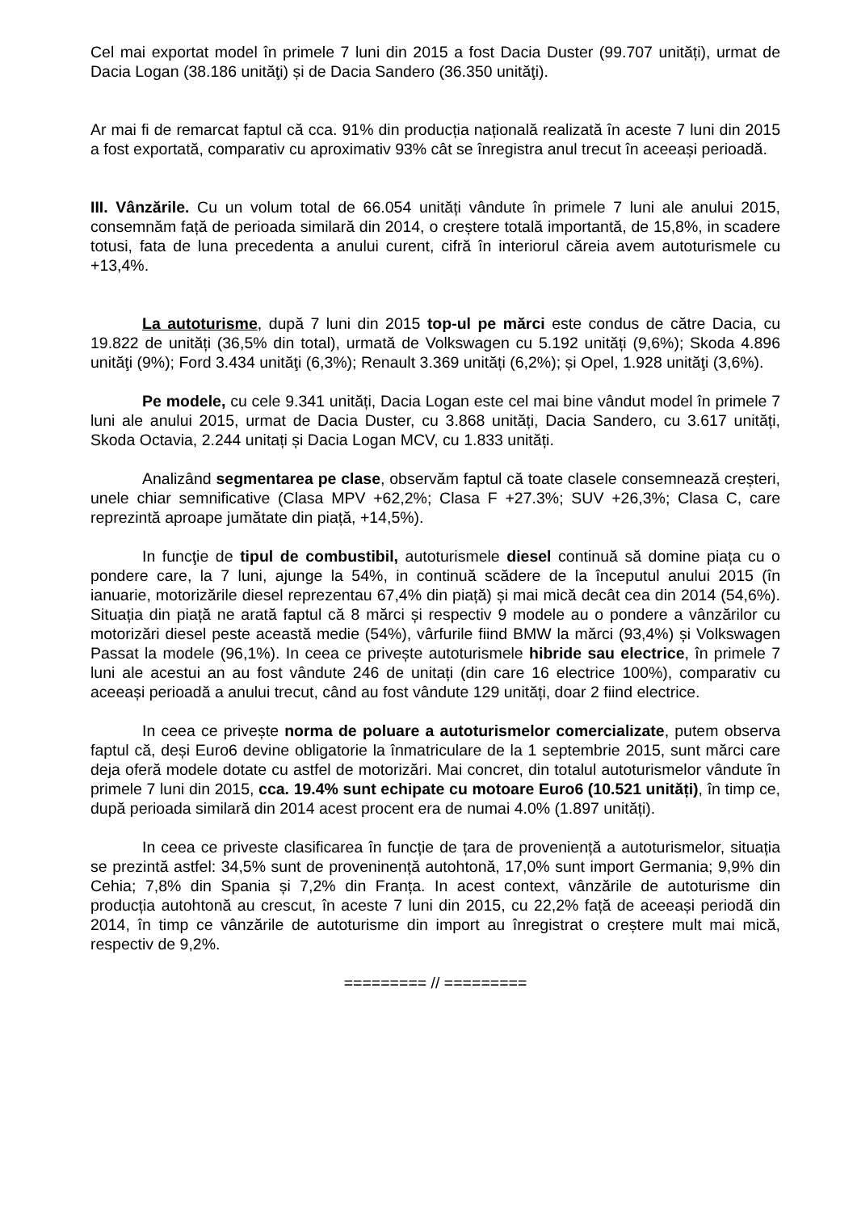Cel mai exportat model în primele 7 luni din 2015 a fost Dacia Duster (99.707 unități), urmat de Dacia Logan (38.186 unităţi) și de Dacia Sandero (36.350 unităţi).
Ar mai fi de remarcat faptul că cca. 91% din producția națională realizată în aceste 7 luni din 2015 a fost exportată, comparativ cu aproximativ 93% cât se înregistra anul trecut în aceeași perioadă.
III. Vânzările. Cu un volum total de 66.054 unități vândute în primele 7 luni ale anului 2015, consemnăm față de perioada similară din 2014, o creștere totală importantă, de 15,8%, in scadere totusi, fata de luna precedenta a anului curent, cifră în interiorul căreia avem autoturismele cu +13,4%.
La autoturisme, după 7 luni din 2015 top-ul pe mărci este condus de către Dacia, cu 19.822 de unități (36,5% din total), urmată de Volkswagen cu 5.192 unități (9,6%); Skoda 4.896 unităţi (9%); Ford 3.434 unităţi (6,3%); Renault 3.369 unități (6,2%); și Opel, 1.928 unităţi (3,6%).
Pe modele, cu cele 9.341 unități, Dacia Logan este cel mai bine vândut model în primele 7 luni ale anului 2015, urmat de Dacia Duster, cu 3.868 unități, Dacia Sandero, cu 3.617 unități, Skoda Octavia, 2.244 unitați și Dacia Logan MCV, cu 1.833 unități.
Analizând segmentarea pe clase, observăm faptul că toate clasele consemnează creșteri, unele chiar semnificative (Clasa MPV +62,2%; Clasa F +27.3%; SUV +26,3%; Clasa C, care reprezintă aproape jumătate din piață, +14,5%).
In funcţie de tipul de combustibil, autoturismele diesel continuă să domine piața cu o pondere care, la 7 luni, ajunge la 54%, in continuă scădere de la începutul anului 2015 (în ianuarie, motorizările diesel reprezentau 67,4% din piață) și mai mică decât cea din 2014 (54,6%). Situația din piață ne arată faptul că 8 mărci și respectiv 9 modele au o pondere a vânzărilor cu motorizări diesel peste această medie (54%), vârfurile fiind BMW la mărci (93,4%) și Volkswagen Passat la modele (96,1%). In ceea ce privește autoturismele hibride sau electrice, în primele 7 luni ale acestui an au fost vândute 246 de unitați (din care 16 electrice 100%), comparativ cu aceeași perioadă a anului trecut, când au fost vândute 129 unități, doar 2 fiind electrice.
In ceea ce privește norma de poluare a autoturismelor comercializate, putem observa faptul că, deși Euro6 devine obligatorie la înmatriculare de la 1 septembrie 2015, sunt mărci care deja oferă modele dotate cu astfel de motorizări. Mai concret, din totalul autoturismelor vândute în primele 7 luni din 2015, cca. 19.4% sunt echipate cu motoare Euro6 (10.521 unități), în timp ce, după perioada similară din 2014 acest procent era de numai 4.0% (1.897 unități).
In ceea ce priveste clasificarea în funcție de țara de proveniență a autoturismelor, situația se prezintă astfel: 34,5% sunt de proveninență autohtonă, 17,0% sunt import Germania; 9,9% din Cehia; 7,8% din Spania și 7,2% din Franța. In acest context, vânzările de autoturisme din producția autohtonă au crescut, în aceste 7 luni din 2015, cu 22,2% față de aceeași periodă din 2014, în timp ce vânzările de autoturisme din import au înregistrat o creștere mult mai mică, respectiv de 9,2%.
========= // =========